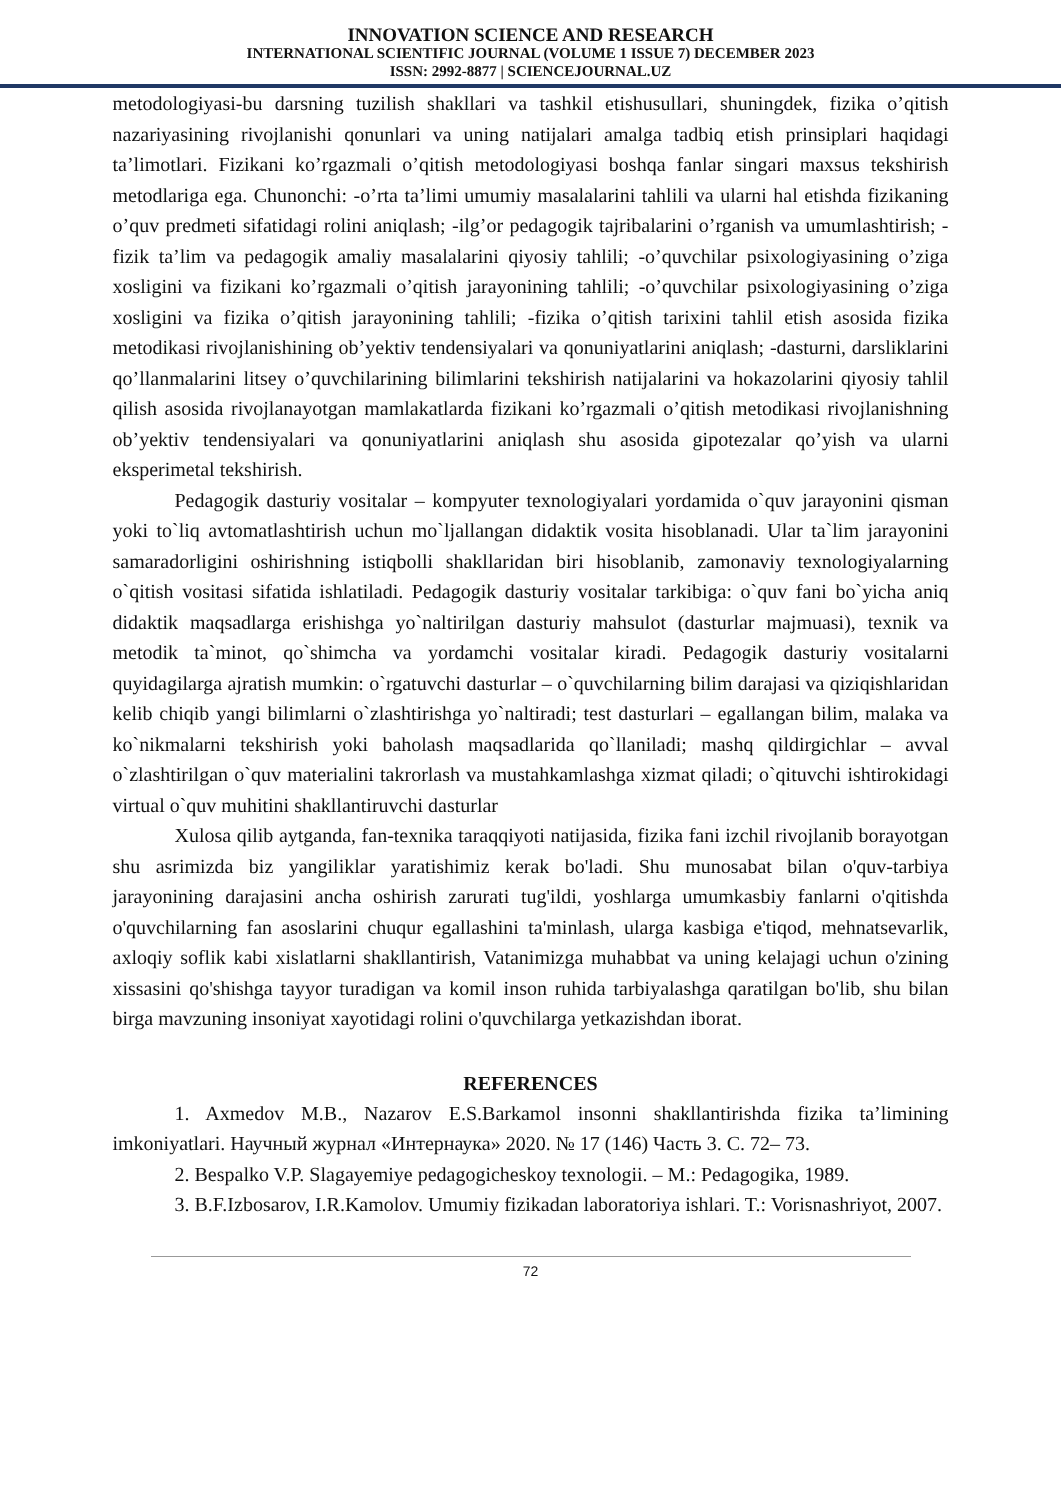INNOVATION SCIENCE AND RESEARCH
INTERNATIONAL SCIENTIFIC JOURNAL (VOLUME 1 ISSUE 7) DECEMBER 2023
ISSN: 2992-8877 | SCIENCEJOURNAL.UZ
metodologiyasi-bu darsning tuzilish shakllari va tashkil etishusullari, shuningdek, fizika o’qitish nazariyasining rivojlanishi qonunlari va uning natijalari amalga tadbiq etish prinsiplari haqidagi ta’limotlari. Fizikani ko’rgazmali o’qitish metodologiyasi boshqa fanlar singari maxsus tekshirish metodlariga ega. Chunonchi: -o’rta ta’limi umumiy masalalarini tahlili va ularni hal etishda fizikaning o’quv predmeti sifatidagi rolini aniqlash; -ilg’or pedagogik tajribalarini o’rganish va umumlashtirish; -fizik ta’lim va pedagogik amaliy masalalarini qiyosiy tahlili; -o’quvchilar psixologiyasining o’ziga xosligini va fizikani ko’rgazmali o’qitish jarayonining tahlili; -o’quvchilar psixologiyasining o’ziga xosligini va fizika o’qitish jarayonining tahlili; -fizika o’qitish tarixini tahlil etish asosida fizika metodikasi rivojlanishining ob’yektiv tendensiyalari va qonuniyatlarini aniqlash; -dasturni, darsliklarini qo’llanmalarini litsey o’quvchilarining bilimlarini tekshirish natijalarini va hokazolarini qiyosiy tahlil qilish asosida rivojlanayotgan mamlakatlarda fizikani ko’rgazmali o’qitish metodikasi rivojlanishning ob’yektiv tendensiyalari va qonuniyatlarini aniqlash shu asosida gipotezalar qo’yish va ularni eksperimetal tekshirish.
Pedagogik dasturiy vositalar – kompyuter texnologiyalari yordamida o`quv jarayonini qisman yoki to`liq avtomatlashtirish uchun mo`ljallangan didaktik vosita hisoblanadi. Ular ta`lim jarayonini samaradorligini oshirishning istiqbolli shakllaridan biri hisoblanib, zamonaviy texnologiyalarning o`qitish vositasi sifatida ishlatiladi. Pedagogik dasturiy vositalar tarkibiga: o`quv fani bo`yicha aniq didaktik maqsadlarga erishishga yo`naltirilgan dasturiy mahsulot (dasturlar majmuasi), texnik va metodik ta`minot, qo`shimcha va yordamchi vositalar kiradi. Pedagogik dasturiy vositalarni quyidagilarga ajratish mumkin: o`rgatuvchi dasturlar – o`quvchilarning bilim darajasi va qiziqishlaridan kelib chiqib yangi bilimlarni o`zlashtirishga yo`naltiradi; test dasturlari – egallangan bilim, malaka va ko`nikmalarni tekshirish yoki baholash maqsadlarida qo`llaniladi; mashq qildirgichlar – avval o`zlashtirilgan o`quv materialini takrorlash va mustahkamlashga xizmat qiladi; o`qituvchi ishtirokidagi virtual o`quv muhitini shakllantiruvchi dasturlar
Xulosa qilib aytganda, fan-texnika taraqqiyoti natijasida, fizika fani izchil rivojlanib borayotgan shu asrimizda biz yangiliklar yaratishimiz kerak bo'ladi. Shu munosabat bilan o'quv-tarbiya jarayonining darajasini ancha oshirish zarurati tug'ildi, yoshlarga umumkasbiy fanlarni o'qitishda o'quvchilarning fan asoslarini chuqur egallashini ta'minlash, ularga kasbiga e'tiqod, mehnatsevarlik, axloqiy soflik kabi xislatlarni shakllantirish, Vatanimizga muhabbat va uning kelajagi uchun o'zining xissasini qo'shishga tayyor turadigan va komil inson ruhida tarbiyalashga qaratilgan bo'lib, shu bilan birga mavzuning insoniyat xayotidagi rolini o'quvchilarga yetkazishdan iborat.
REFERENCES
1. Axmedov M.B., Nazarov E.S.Barkamol insonni shakllantirishda fizika ta’limining imkoniyatlari. Научный журнал «Интернаука» 2020. № 17 (146) Часть 3. С. 72– 73.
2. Bespalko V.P. Slagayemiye pedagogicheskoy texnologii. – M.: Pedagogika, 1989.
3. B.F.Izbosarov, I.R.Kamolov. Umumiy fizikadan laboratoriya ishlari. T.: Vorisnashriyot, 2007.
72